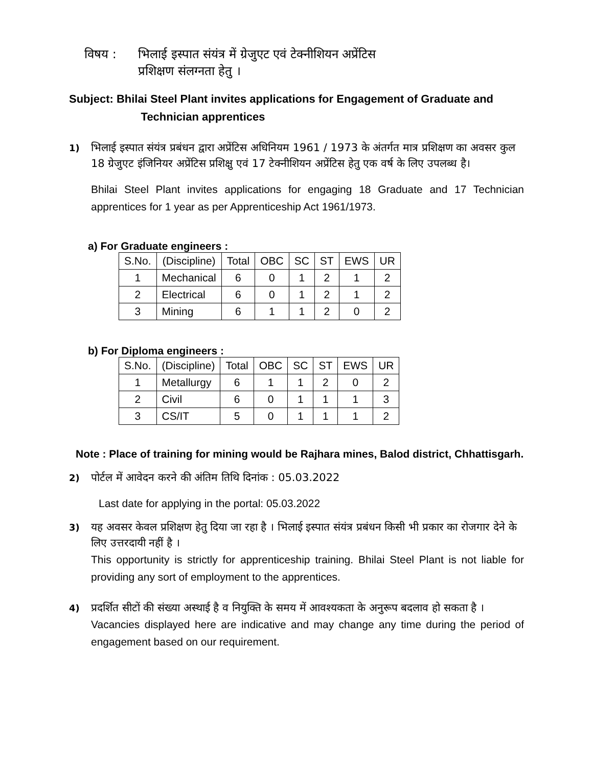विषय : भिलाई इस्पात संयंत्र में ग्रेजुएट एवं टेक्नीशियन अप्रेंटिस
प्रशिक्षण संलग्नता हेतु ।
Subject: Bhilai Steel Plant invites applications for Engagement of Graduate and
Technician apprentices
1)
भिलाई इस्पात संयंत्र प्रबंधन द्वारा अप्रेंटिस अधिनियम 1961 / 1973 के अंतर्गत मात्र प्रशिक्षण का अवसर कुल 18 ग्रेजुएट इंजिनियर अप्रेंटिस प्रशिक्षु एवं 17 टेक्नीशियन अप्रेंटिस हेतु एक वर्ष के लिए उपलब्ध है।
Bhilai Steel Plant invites applications for engaging 18 Graduate and 17 Technician apprentices for 1 year as per Apprenticeship Act 1961/1973.
a) For Graduate engineers :
| S.No. | (Discipline) | Total | OBC | SC | ST | EWS | UR |
| --- | --- | --- | --- | --- | --- | --- | --- |
| 1 | Mechanical | 6 | 0 | 1 | 2 | 1 | 2 |
| 2 | Electrical | 6 | 0 | 1 | 2 | 1 | 2 |
| 3 | Mining | 6 | 1 | 1 | 2 | 0 | 2 |
b) For Diploma engineers :
| S.No. | (Discipline) | Total | OBC | SC | ST | EWS | UR |
| --- | --- | --- | --- | --- | --- | --- | --- |
| 1 | Metallurgy | 6 | 1 | 1 | 2 | 0 | 2 |
| 2 | Civil | 6 | 0 | 1 | 1 | 1 | 3 |
| 3 | CS/IT | 5 | 0 | 1 | 1 | 1 | 2 |
Note : Place of training for mining would be Rajhara mines, Balod district, Chhattisgarh.
2)
पोर्टल में आवेदन करने की अंतिम तिथि दिनांक : 05.03.2022
Last date for applying in the portal: 05.03.2022
3)
यह अवसर केवल प्रशिक्षण हेतु दिया जा रहा है । भिलाई इस्पात संयंत्र प्रबंधन किसी भी प्रकार का रोजगार देने के लिए उत्तरदायी नहीं है ।
This opportunity is strictly for apprenticeship training. Bhilai Steel Plant is not liable for providing any sort of employment to the apprentices.
4)
प्रदर्शित सीटों की संख्या अस्थाई है व नियुक्ति के समय में आवश्यकता के अनुरूप बदलाव हो सकता है ।
Vacancies displayed here are indicative and may change any time during the period of engagement based on our requirement.